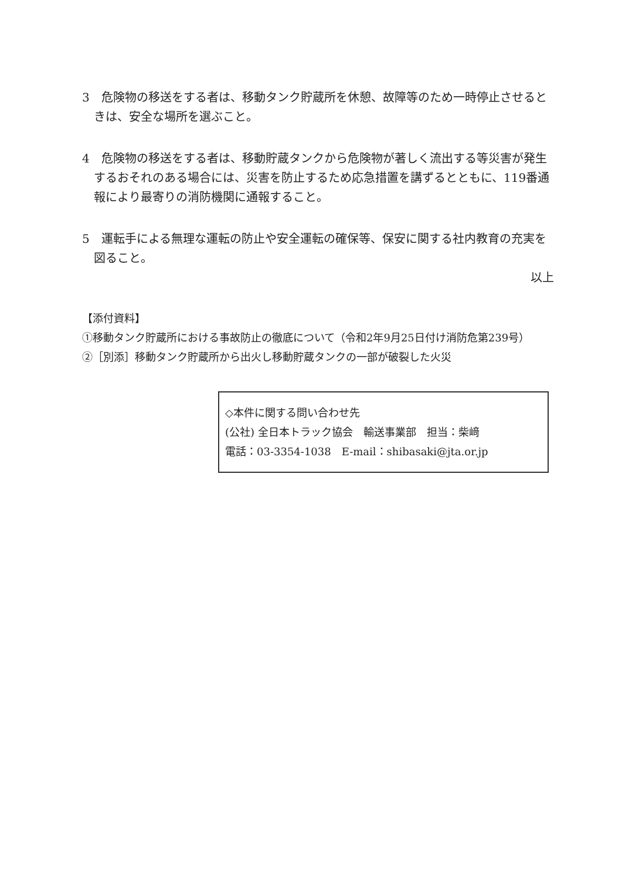3　危険物の移送をする者は、移動タンク貯蔵所を休憩、故障等のため一時停止させるときは、安全な場所を選ぶこと。
4　危険物の移送をする者は、移動貯蔵タンクから危険物が著しく流出する等災害が発生するおそれのある場合には、災害を防止するため応急措置を講ずるとともに、119番通報により最寄りの消防機関に通報すること。
5　運転手による無理な運転の防止や安全運転の確保等、保安に関する社内教育の充実を図ること。
以上
【添付資料】
①移動タンク貯蔵所における事故防止の徹底について（令和2年9月25日付け消防危第239号）
②［別添］移動タンク貯蔵所から出火し移動貯蔵タンクの一部が破裂した火災
◇本件に関する問い合わせ先
(公社) 全日本トラック協会　輸送事業部　担当：柴﨑
電話：03-3354-1038　E-mail：shibasaki@jta.or.jp